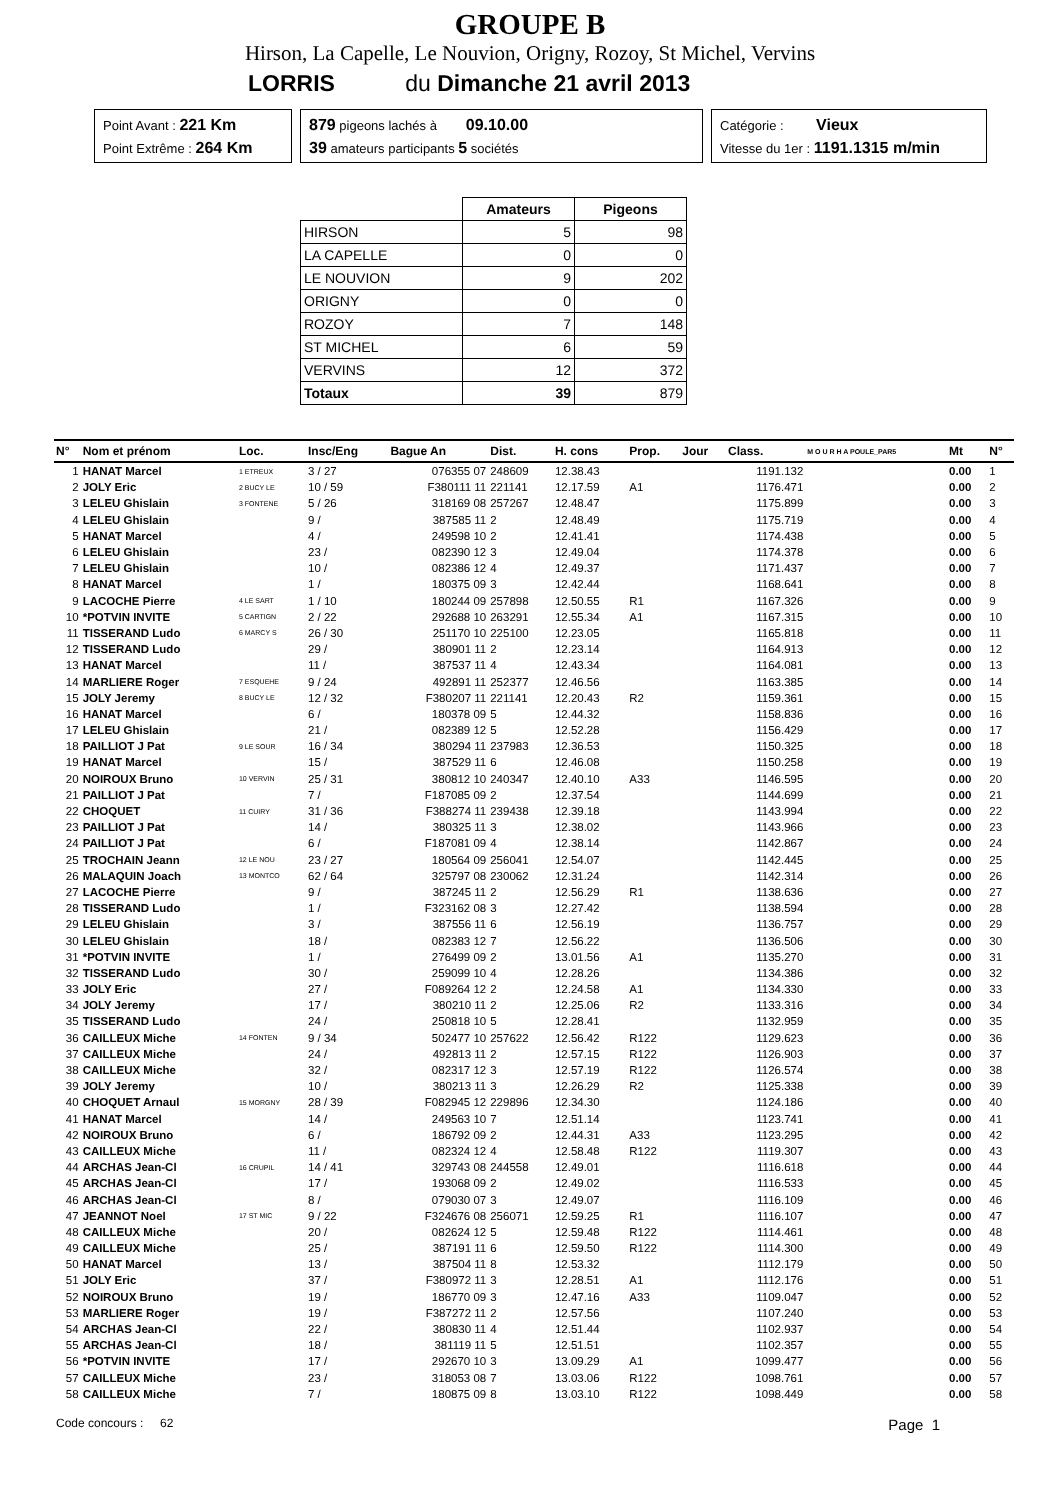GROUPE B
Hirson, La Capelle, Le Nouvion, Origny, Rozoy, St Michel, Vervins
LORRIS du Dimanche 21 avril 2013
Point Avant : 221 Km
Point Extrême : 264 Km
879 pigeons lachés à 09.10.00
39 amateurs participants 5 sociétés
Catégorie : Vieux
Vitesse du 1er : 1191.1315 m/min
| | Amateurs | Pigeons |
| --- | --- | --- |
| HIRSON | 5 | 98 |
| LA CAPELLE | 0 | 0 |
| LE NOUVION | 9 | 202 |
| ORIGNY | 0 | 0 |
| ROZOY | 7 | 148 |
| ST MICHEL | 6 | 59 |
| VERVINS | 12 | 372 |
| Totaux | 39 | 879 |
| N° | Nom et prénom | Loc. | Insc/Eng | Bague An | Dist. | H. cons | Prop. | Jour | Class. | M O U R H A POULE_PAR5 | Mt | N° |
| --- | --- | --- | --- | --- | --- | --- | --- | --- | --- | --- | --- | --- |
| 1 | HANAT Marcel | 1 ETREUX | 3 / 27 | 076355 07 | 248609 | 12.38.43 | | | 1191.132 | | 0.00 | 1 |
| 2 | JOLY Eric | 2 BUCY LE | 10 / 59 | F380111 11 | 221141 | 12.17.59 | A1 | | 1176.471 | | 0.00 | 2 |
| 3 | LELEU Ghislain | 3 FONTENE | 5 / 26 | 318169 08 | 257267 | 12.48.47 | | | 1175.899 | | 0.00 | 3 |
| 4 | LELEU Ghislain | | 9 / | 387585 11 | 2 | 12.48.49 | | | 1175.719 | | 0.00 | 4 |
| 5 | HANAT Marcel | | 4 / | 249598 10 | 2 | 12.41.41 | | | 1174.438 | | 0.00 | 5 |
| 6 | LELEU Ghislain | | 23 / | 082390 12 | 3 | 12.49.04 | | | 1174.378 | | 0.00 | 6 |
| 7 | LELEU Ghislain | | 10 / | 082386 12 | 4 | 12.49.37 | | | 1171.437 | | 0.00 | 7 |
| 8 | HANAT Marcel | | 1 / | 180375 09 | 3 | 12.42.44 | | | 1168.641 | | 0.00 | 8 |
| 9 | LACOCHE Pierre | 4 LE SART | 1 / 10 | 180244 09 | 257898 | 12.50.55 | R1 | | 1167.326 | | 0.00 | 9 |
| 10 | *POTVIN INVITE | 5 CARTIGN | 2 / 22 | 292688 10 | 263291 | 12.55.34 | A1 | | 1167.315 | | 0.00 | 10 |
| 11 | TISSERAND Ludo | 6 MARCY S | 26 / 30 | 251170 10 | 225100 | 12.23.05 | | | 1165.818 | | 0.00 | 11 |
| 12 | TISSERAND Ludo | | 29 / | 380901 11 | 2 | 12.23.14 | | | 1164.913 | | 0.00 | 12 |
| 13 | HANAT Marcel | | 11 / | 387537 11 | 4 | 12.43.34 | | | 1164.081 | | 0.00 | 13 |
| 14 | MARLIERE Roger | 7 ESQUEHE | 9 / 24 | 492891 11 | 252377 | 12.46.56 | | | 1163.385 | | 0.00 | 14 |
| 15 | JOLY Jeremy | 8 BUCY LE | 12 / 32 | F380207 11 | 221141 | 12.20.43 | R2 | | 1159.361 | | 0.00 | 15 |
| 16 | HANAT Marcel | | 6 / | 180378 09 | 5 | 12.44.32 | | | 1158.836 | | 0.00 | 16 |
| 17 | LELEU Ghislain | | 21 / | 082389 12 | 5 | 12.52.28 | | | 1156.429 | | 0.00 | 17 |
| 18 | PAILLIOT J Pat | 9 LE SOUR | 16 / 34 | 380294 11 | 237983 | 12.36.53 | | | 1150.325 | | 0.00 | 18 |
| 19 | HANAT Marcel | | 15 / | 387529 11 | 6 | 12.46.08 | | | 1150.258 | | 0.00 | 19 |
| 20 | NOIROUX Bruno | 10 VERVIN | 25 / 31 | 380812 10 | 240347 | 12.40.10 | A33 | | 1146.595 | | 0.00 | 20 |
| 21 | PAILLIOT J Pat | | 7 / | F187085 09 | 2 | 12.37.54 | | | 1144.699 | | 0.00 | 21 |
| 22 | CHOQUET | 11 CUIRY | 31 / 36 | F388274 11 | 239438 | 12.39.18 | | | 1143.994 | | 0.00 | 22 |
| 23 | PAILLIOT J Pat | | 14 / | 380325 11 | 3 | 12.38.02 | | | 1143.966 | | 0.00 | 23 |
| 24 | PAILLIOT J Pat | | 6 / | F187081 09 | 4 | 12.38.14 | | | 1142.867 | | 0.00 | 24 |
| 25 | TROCHAIN Jeann | 12 LE NOU | 23 / 27 | 180564 09 | 256041 | 12.54.07 | | | 1142.445 | | 0.00 | 25 |
| 26 | MALAQUIN Joach | 13 MONTCO | 62 / 64 | 325797 08 | 230062 | 12.31.24 | | | 1142.314 | | 0.00 | 26 |
| 27 | LACOCHE Pierre | | 9 / | 387245 11 | 2 | 12.56.29 | R1 | | 1138.636 | | 0.00 | 27 |
| 28 | TISSERAND Ludo | | 1 / | F323162 08 | 3 | 12.27.42 | | | 1138.594 | | 0.00 | 28 |
| 29 | LELEU Ghislain | | 3 / | 387556 11 | 6 | 12.56.19 | | | 1136.757 | | 0.00 | 29 |
| 30 | LELEU Ghislain | | 18 / | 082383 12 | 7 | 12.56.22 | | | 1136.506 | | 0.00 | 30 |
| 31 | *POTVIN INVITE | | 1 / | 276499 09 | 2 | 13.01.56 | A1 | | 1135.270 | | 0.00 | 31 |
| 32 | TISSERAND Ludo | | 30 / | 259099 10 | 4 | 12.28.26 | | | 1134.386 | | 0.00 | 32 |
| 33 | JOLY Eric | | 27 / | F089264 12 | 2 | 12.24.58 | A1 | | 1134.330 | | 0.00 | 33 |
| 34 | JOLY Jeremy | | 17 / | 380210 11 | 2 | 12.25.06 | R2 | | 1133.316 | | 0.00 | 34 |
| 35 | TISSERAND Ludo | | 24 / | 250818 10 | 5 | 12.28.41 | | | 1132.959 | | 0.00 | 35 |
| 36 | CAILLEUX Miche | 14 FONTEN | 9 / 34 | 502477 10 | 257622 | 12.56.42 | R122 | | 1129.623 | | 0.00 | 36 |
| 37 | CAILLEUX Miche | | 24 / | 492813 11 | 2 | 12.57.15 | R122 | | 1126.903 | | 0.00 | 37 |
| 38 | CAILLEUX Miche | | 32 / | 082317 12 | 3 | 12.57.19 | R122 | | 1126.574 | | 0.00 | 38 |
| 39 | JOLY Jeremy | | 10 / | 380213 11 | 3 | 12.26.29 | R2 | | 1125.338 | | 0.00 | 39 |
| 40 | CHOQUET Arnaul | 15 MORGNY | 28 / 39 | F082945 12 | 229896 | 12.34.30 | | | 1124.186 | | 0.00 | 40 |
| 41 | HANAT Marcel | | 14 / | 249563 10 | 7 | 12.51.14 | | | 1123.741 | | 0.00 | 41 |
| 42 | NOIROUX Bruno | | 6 / | 186792 09 | 2 | 12.44.31 | A33 | | 1123.295 | | 0.00 | 42 |
| 43 | CAILLEUX Miche | | 11 / | 082324 12 | 4 | 12.58.48 | R122 | | 1119.307 | | 0.00 | 43 |
| 44 | ARCHAS Jean-Cl | 16 CRUPIL | 14 / 41 | 329743 08 | 244558 | 12.49.01 | | | 1116.618 | | 0.00 | 44 |
| 45 | ARCHAS Jean-Cl | | 17 / | 193068 09 | 2 | 12.49.02 | | | 1116.533 | | 0.00 | 45 |
| 46 | ARCHAS Jean-Cl | | 8 / | 079030 07 | 3 | 12.49.07 | | | 1116.109 | | 0.00 | 46 |
| 47 | JEANNOT Noel | 17 ST MIC | 9 / 22 | F324676 08 | 256071 | 12.59.25 | R1 | | 1116.107 | | 0.00 | 47 |
| 48 | CAILLEUX Miche | | 20 / | 082624 12 | 5 | 12.59.48 | R122 | | 1114.461 | | 0.00 | 48 |
| 49 | CAILLEUX Miche | | 25 / | 387191 11 | 6 | 12.59.50 | R122 | | 1114.300 | | 0.00 | 49 |
| 50 | HANAT Marcel | | 13 / | 387504 11 | 8 | 12.53.32 | | | 1112.179 | | 0.00 | 50 |
| 51 | JOLY Eric | | 37 / | F380972 11 | 3 | 12.28.51 | A1 | | 1112.176 | | 0.00 | 51 |
| 52 | NOIROUX Bruno | | 19 / | 186770 09 | 3 | 12.47.16 | A33 | | 1109.047 | | 0.00 | 52 |
| 53 | MARLIERE Roger | | 19 / | F387272 11 | 2 | 12.57.56 | | | 1107.240 | | 0.00 | 53 |
| 54 | ARCHAS Jean-Cl | | 22 / | 380830 11 | 4 | 12.51.44 | | | 1102.937 | | 0.00 | 54 |
| 55 | ARCHAS Jean-Cl | | 18 / | 381119 11 | 5 | 12.51.51 | | | 1102.357 | | 0.00 | 55 |
| 56 | *POTVIN INVITE | | 17 / | 292670 10 | 3 | 13.09.29 | A1 | | 1099.477 | | 0.00 | 56 |
| 57 | CAILLEUX Miche | | 23 / | 318053 08 | 7 | 13.03.06 | R122 | | 1098.761 | | 0.00 | 57 |
| 58 | CAILLEUX Miche | | 7 / | 180875 09 | 8 | 13.03.10 | R122 | | 1098.449 | | 0.00 | 58 |
Code concours : 62 Page 1